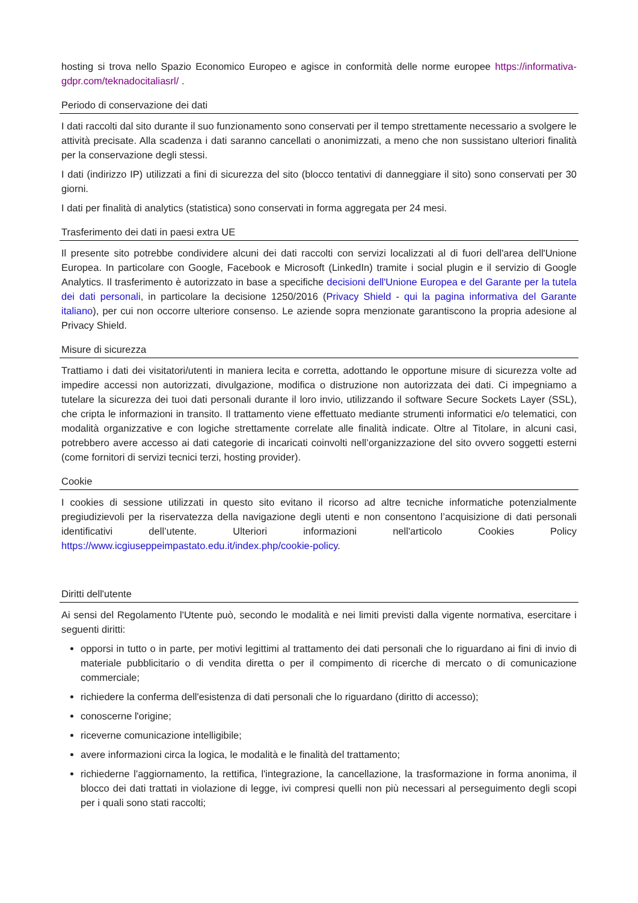hosting si trova nello Spazio Economico Europeo e agisce in conformità delle norme europee https://informativa-gdpr.com/teknadocitaliasrl/ .
Periodo di conservazione dei dati
I dati raccolti dal sito durante il suo funzionamento sono conservati per il tempo strettamente necessario a svolgere le attività precisate. Alla scadenza i dati saranno cancellati o anonimizzati, a meno che non sussistano ulteriori finalità per la conservazione degli stessi.
I dati (indirizzo IP) utilizzati a fini di sicurezza del sito (blocco tentativi di danneggiare il sito) sono conservati per 30 giorni.
I dati per finalità di analytics (statistica) sono conservati in forma aggregata per 24 mesi.
Trasferimento dei dati in paesi extra UE
Il presente sito potrebbe condividere alcuni dei dati raccolti con servizi localizzati al di fuori dell'area dell'Unione Europea. In particolare con Google, Facebook e Microsoft (LinkedIn) tramite i social plugin e il servizio di Google Analytics. Il trasferimento è autorizzato in base a specifiche decisioni dell'Unione Europea e del Garante per la tutela dei dati personali, in particolare la decisione 1250/2016 (Privacy Shield - qui la pagina informativa del Garante italiano), per cui non occorre ulteriore consenso. Le aziende sopra menzionate garantiscono la propria adesione al Privacy Shield.
Misure di sicurezza
Trattiamo i dati dei visitatori/utenti in maniera lecita e corretta, adottando le opportune misure di sicurezza volte ad impedire accessi non autorizzati, divulgazione, modifica o distruzione non autorizzata dei dati. Ci impegniamo a tutelare la sicurezza dei tuoi dati personali durante il loro invio, utilizzando il software Secure Sockets Layer (SSL), che cripta le informazioni in transito. Il trattamento viene effettuato mediante strumenti informatici e/o telematici, con modalità organizzative e con logiche strettamente correlate alle finalità indicate. Oltre al Titolare, in alcuni casi, potrebbero avere accesso ai dati categorie di incaricati coinvolti nell’organizzazione del sito ovvero soggetti esterni (come fornitori di servizi tecnici terzi, hosting provider).
Cookie
I cookies di sessione utilizzati in questo sito evitano il ricorso ad altre tecniche informatiche potenzialmente pregiudizievoli per la riservatezza della navigazione degli utenti e non consentono l’acquisizione di dati personali identificativi dell’utente. Ulteriori informazioni nell'articolo Cookies Policy https://www.icgiuseppeimpastato.edu.it/index.php/cookie-policy.
Diritti dell'utente
Ai sensi del Regolamento l'Utente può, secondo le modalità e nei limiti previsti dalla vigente normativa, esercitare i seguenti diritti:
opporsi in tutto o in parte, per motivi legittimi al trattamento dei dati personali che lo riguardano ai fini di invio di materiale pubblicitario o di vendita diretta o per il compimento di ricerche di mercato o di comunicazione commerciale;
richiedere la conferma dell'esistenza di dati personali che lo riguardano (diritto di accesso);
conoscerne l'origine;
riceverne comunicazione intelligibile;
avere informazioni circa la logica, le modalità e le finalità del trattamento;
richiederne l'aggiornamento, la rettifica, l'integrazione, la cancellazione, la trasformazione in forma anonima, il blocco dei dati trattati in violazione di legge, ivi compresi quelli non più necessari al perseguimento degli scopi per i quali sono stati raccolti;